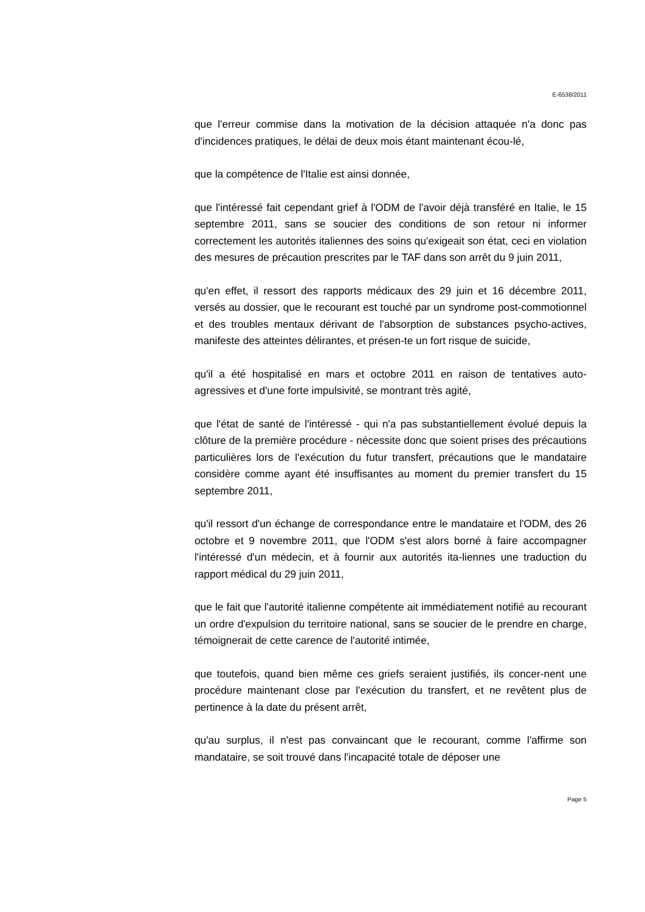E-6538/2011
que l'erreur commise dans la motivation de la décision attaquée n'a donc pas d'incidences pratiques, le délai de deux mois étant maintenant écou-lé,
que la compétence de l'Italie est ainsi donnée,
que l'intéressé fait cependant grief à l'ODM de l'avoir déjà transféré en Italie, le 15 septembre 2011, sans se soucier des conditions de son retour ni informer correctement les autorités italiennes des soins qu'exigeait son état, ceci en violation des mesures de précaution prescrites par le TAF dans son arrêt du 9 juin 2011,
qu'en effet, il ressort des rapports médicaux des 29 juin et 16 décembre 2011, versés au dossier, que le recourant est touché par un syndrome post-commotionnel et des troubles mentaux dérivant de l'absorption de substances psycho-actives, manifeste des atteintes délirantes, et présen-te un fort risque de suicide,
qu'il a été hospitalisé en mars et octobre 2011 en raison de tentatives auto-agressives et d'une forte impulsivité, se montrant très agité,
que l'état de santé de l'intéressé - qui n'a pas substantiellement évolué depuis la clôture de la première procédure - nécessite donc que soient prises des précautions particulières lors de l'exécution du futur transfert, précautions que le mandataire considère comme ayant été insuffisantes au moment du premier transfert du 15 septembre 2011,
qu'il ressort d'un échange de correspondance entre le mandataire et l'ODM, des 26 octobre et 9 novembre 2011, que l'ODM s'est alors borné à faire accompagner l'intéressé d'un médecin, et à fournir aux autorités ita-liennes une traduction du rapport médical du 29 juin 2011,
que le fait que l'autorité italienne compétente ait immédiatement notifié au recourant un ordre d'expulsion du territoire national, sans se soucier de le prendre en charge, témoignerait de cette carence de l'autorité intimée,
que toutefois, quand bien même ces griefs seraient justifiés, ils concer-nent une procédure maintenant close par l'exécution du transfert, et ne revêtent plus de pertinence à la date du présent arrêt,
qu'au surplus, il n'est pas convaincant que le recourant, comme l'affirme son mandataire, se soit trouvé dans l'incapacité totale de déposer une
Page 5